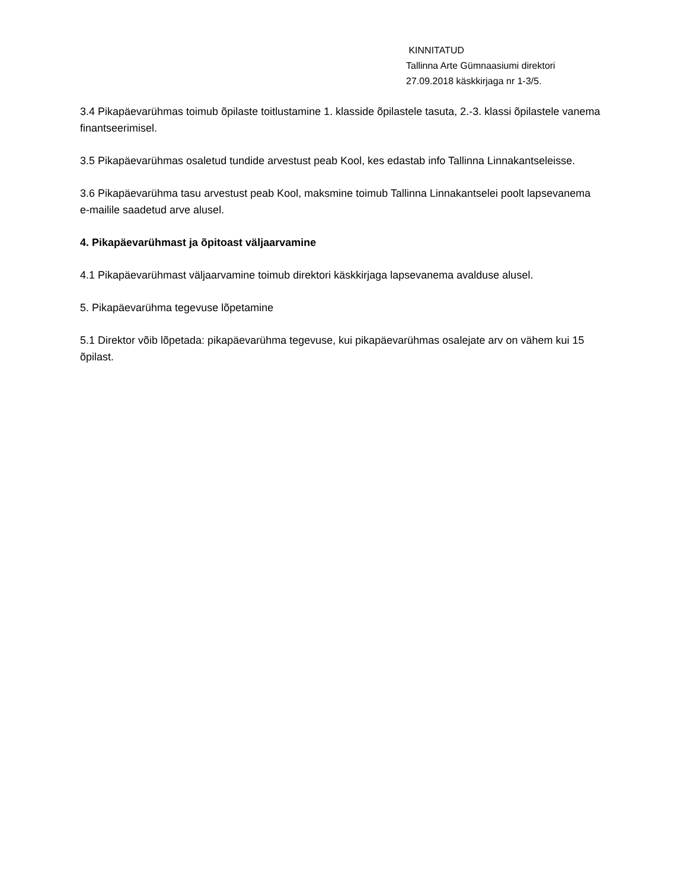KINNITATUD
Tallinna Arte Gümnaasiumi direktori
27.09.2018 käskkirjaga nr 1-3/5.
3.4 Pikapäevarühmas toimub õpilaste toitlustamine 1. klasside õpilastele tasuta, 2.-3. klassi õpilastele vanema finantseerimisel.
3.5 Pikapäevarühmas osaletud tundide arvestust peab Kool, kes edastab info Tallinna Linnakantseleisse.
3.6 Pikapäevarühma tasu arvestust peab Kool, maksmine toimub Tallinna Linnakantselei poolt lapsevanema e-mailile saadetud arve alusel.
4. Pikapäevarühmast ja õpitoast väljaarvamine
4.1 Pikapäevarühmast väljaarvamine toimub direktori käskkirjaga lapsevanema avalduse alusel.
5. Pikapäevarühma tegevuse lõpetamine
5.1 Direktor võib lõpetada: pikapäevarühma tegevuse, kui pikapäevarühmas osalejate arv on vähem kui 15 õpilast.